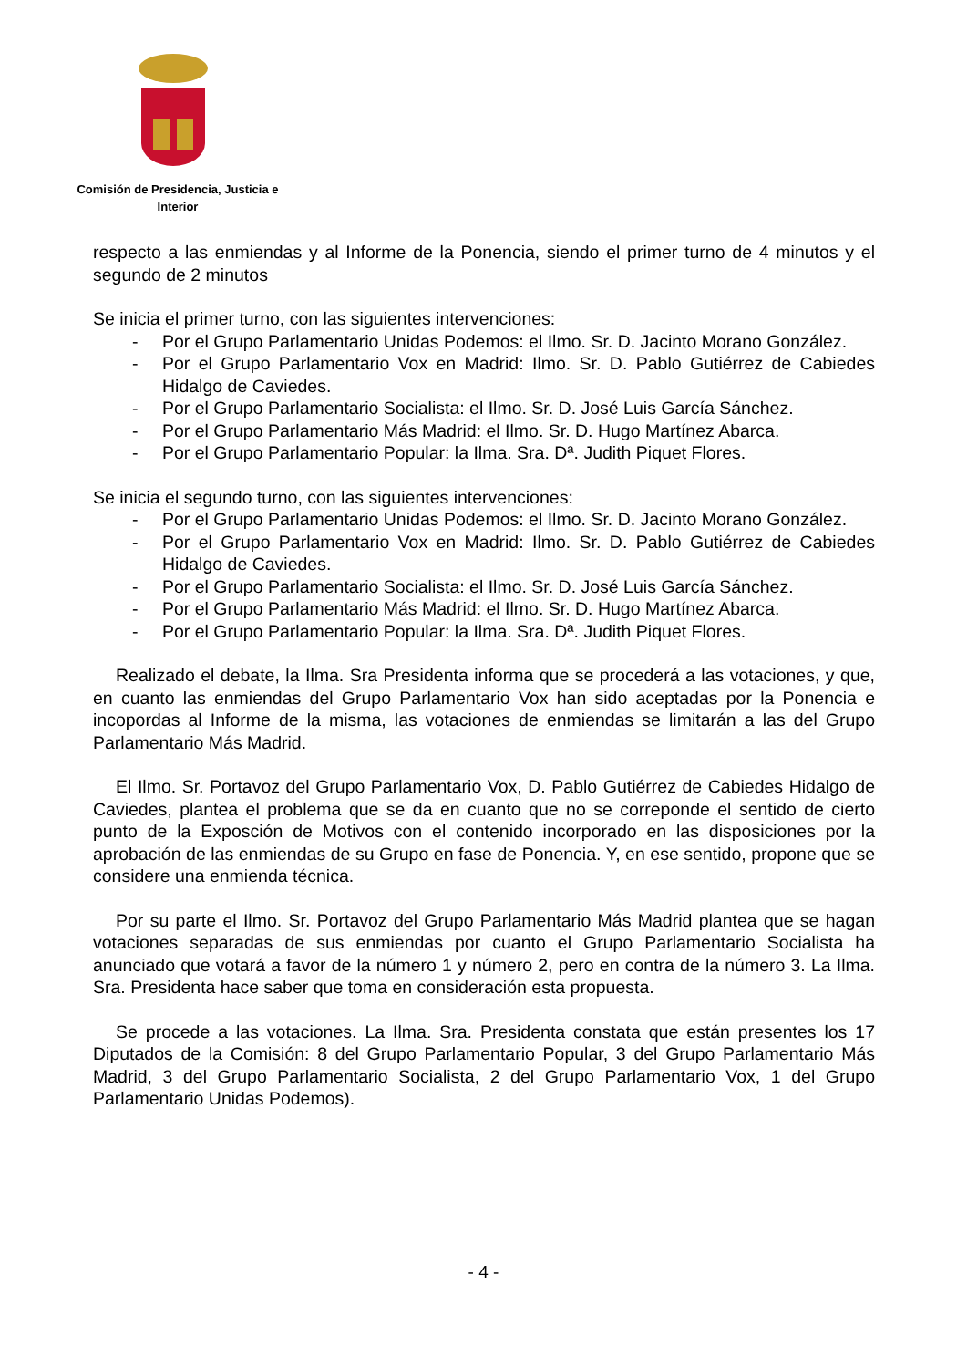Comisión de Presidencia, Justicia e
Interior
respecto a las enmiendas y al Informe de la Ponencia, siendo el primer turno de 4 minutos y el segundo de 2 minutos
Se inicia el primer turno, con las siguientes intervenciones:
- Por el Grupo Parlamentario Unidas Podemos: el Ilmo. Sr. D. Jacinto Morano González.
- Por el Grupo Parlamentario Vox en Madrid: Ilmo. Sr. D. Pablo Gutiérrez de Cabiedes Hidalgo de Caviedes.
- Por el Grupo Parlamentario Socialista: el Ilmo. Sr. D. José Luis García Sánchez.
- Por el Grupo Parlamentario Más Madrid: el Ilmo. Sr. D. Hugo Martínez Abarca.
- Por el Grupo Parlamentario Popular: la Ilma. Sra. Dª. Judith Piquet Flores.
Se inicia el segundo turno, con las siguientes intervenciones:
- Por el Grupo Parlamentario Unidas Podemos: el Ilmo. Sr. D. Jacinto Morano González.
- Por el Grupo Parlamentario Vox en Madrid: Ilmo. Sr. D. Pablo Gutiérrez de Cabiedes Hidalgo de Caviedes.
- Por el Grupo Parlamentario Socialista: el Ilmo. Sr. D. José Luis García Sánchez.
- Por el Grupo Parlamentario Más Madrid: el Ilmo. Sr. D. Hugo Martínez Abarca.
- Por el Grupo Parlamentario Popular: la Ilma. Sra. Dª. Judith Piquet Flores.
Realizado el debate, la Ilma. Sra Presidenta informa que se procederá a las votaciones, y que, en cuanto las enmiendas del Grupo Parlamentario Vox han sido aceptadas por la Ponencia e incopordas al Informe de la misma, las votaciones de enmiendas se limitarán a las del Grupo Parlamentario Más Madrid.
El Ilmo. Sr. Portavoz del Grupo Parlamentario Vox, D. Pablo Gutiérrez de Cabiedes Hidalgo de Caviedes, plantea el problema que se da en cuanto que no se correponde el sentido de cierto punto de la Exposción de Motivos con el contenido incorporado en las disposiciones por la aprobación de las enmiendas de su Grupo en fase de Ponencia. Y, en ese sentido, propone que se considere una enmienda técnica.
Por su parte el Ilmo. Sr. Portavoz del Grupo Parlamentario Más Madrid plantea que se hagan votaciones separadas de sus enmiendas por cuanto el Grupo Parlamentario Socialista ha anunciado que votará a favor de la número 1 y número 2, pero en contra de la número 3. La Ilma. Sra. Presidenta hace saber que toma en consideración esta propuesta.
Se procede a las votaciones. La Ilma. Sra. Presidenta constata que están presentes los 17 Diputados de la Comisión: 8 del Grupo Parlamentario Popular, 3 del Grupo Parlamentario Más Madrid, 3 del Grupo Parlamentario Socialista, 2 del Grupo Parlamentario Vox, 1 del Grupo Parlamentario Unidas Podemos).
- 4 -